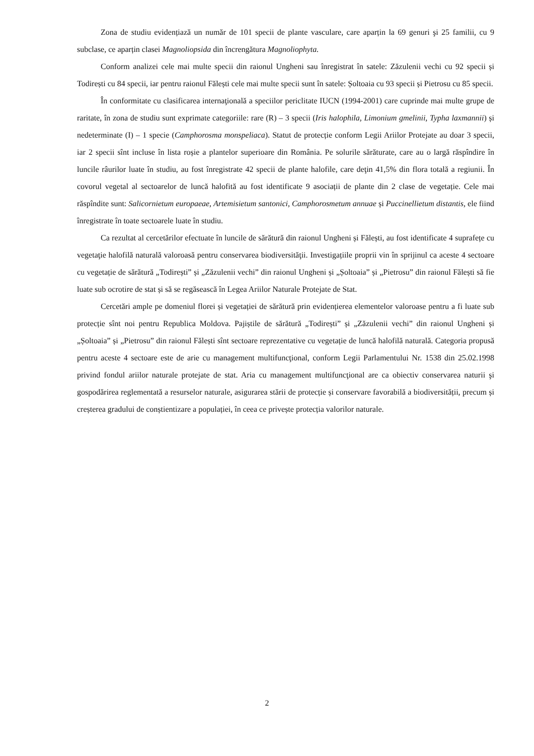Zona de studiu evidențiază un număr de 101 specii de plante vasculare, care aparțin la 69 genuri şi 25 familii, cu 9 subclase, ce aparțin clasei Magnoliopsida din încrengătura Magnoliophyta.
Conform analizei cele mai multe specii din raionul Ungheni sau înregistrat în satele: Zăzulenii vechi cu 92 specii și Todirești cu 84 specii, iar pentru raionul Fălești cele mai multe specii sunt în satele: Șoltoaia cu 93 specii și Pietrosu cu 85 specii.
În conformitate cu clasificarea internaţională a speciilor periclitate IUCN (1994-2001) care cuprinde mai multe grupe de raritate, în zona de studiu sunt exprimate categoriile: rare (R) – 3 specii (Iris halophila, Limonium gmelinii, Typha laxmannii) și nedeterminate (I) – 1 specie (Camphorosma monspeliaca). Statut de protecție conform Legii Ariilor Protejate au doar 3 specii, iar 2 specii sînt incluse în lista roșie a plantelor superioare din România. Pe solurile sărăturate, care au o largă răspîndire în luncile râurilor luate în studiu, au fost înregistrate 42 specii de plante halofile, care deţin 41,5% din flora totală a regiunii. În covorul vegetal al sectoarelor de luncă halofită au fost identificate 9 asociații de plante din 2 clase de vegetație. Cele mai răspîndite sunt: Salicornietum europaeae, Artemisietum santonici, Camphorosmetum annuae și Puccinellietum distantis, ele fiind înregistrate în toate sectoarele luate în studiu.
Ca rezultat al cercetărilor efectuate în luncile de sărătură din raionul Ungheni și Fălești, au fost identificate 4 suprafețe cu vegetaţie halofilă naturală valoroasă pentru conservarea biodiversităţii. Investigațiile proprii vin în sprijinul ca aceste 4 sectoare cu vegetație de sărătură „Todirești” și „Zăzulenii vechi” din raionul Ungheni și „Șoltoaia” și „Pietrosu” din raionul Fălești să fie luate sub ocrotire de stat și să se regăsească în Legea Ariilor Naturale Protejate de Stat.
Cercetări ample pe domeniul florei și vegetației de sărătură prin evidențierea elementelor valoroase pentru a fi luate sub protecție sînt noi pentru Republica Moldova. Pajiștile de sărătură „Todirești” și „Zăzulenii vechi” din raionul Ungheni și „Șoltoaia” și „Pietrosu” din raionul Fălești sînt sectoare reprezentative cu vegetație de luncă halofilă naturală. Categoria propusă pentru aceste 4 sectoare este de arie cu management multifuncţional, conform Legii Parlamentului Nr. 1538 din 25.02.1998 privind fondul ariilor naturale protejate de stat. Aria cu management multifuncţional are ca obiectiv conservarea naturii şi gospodărirea reglementată a resurselor naturale, asigurarea stării de protecție și conservare favorabilă a biodiversității, precum și creșterea gradului de conștientizare a populației, în ceea ce privește protecția valorilor naturale.
2